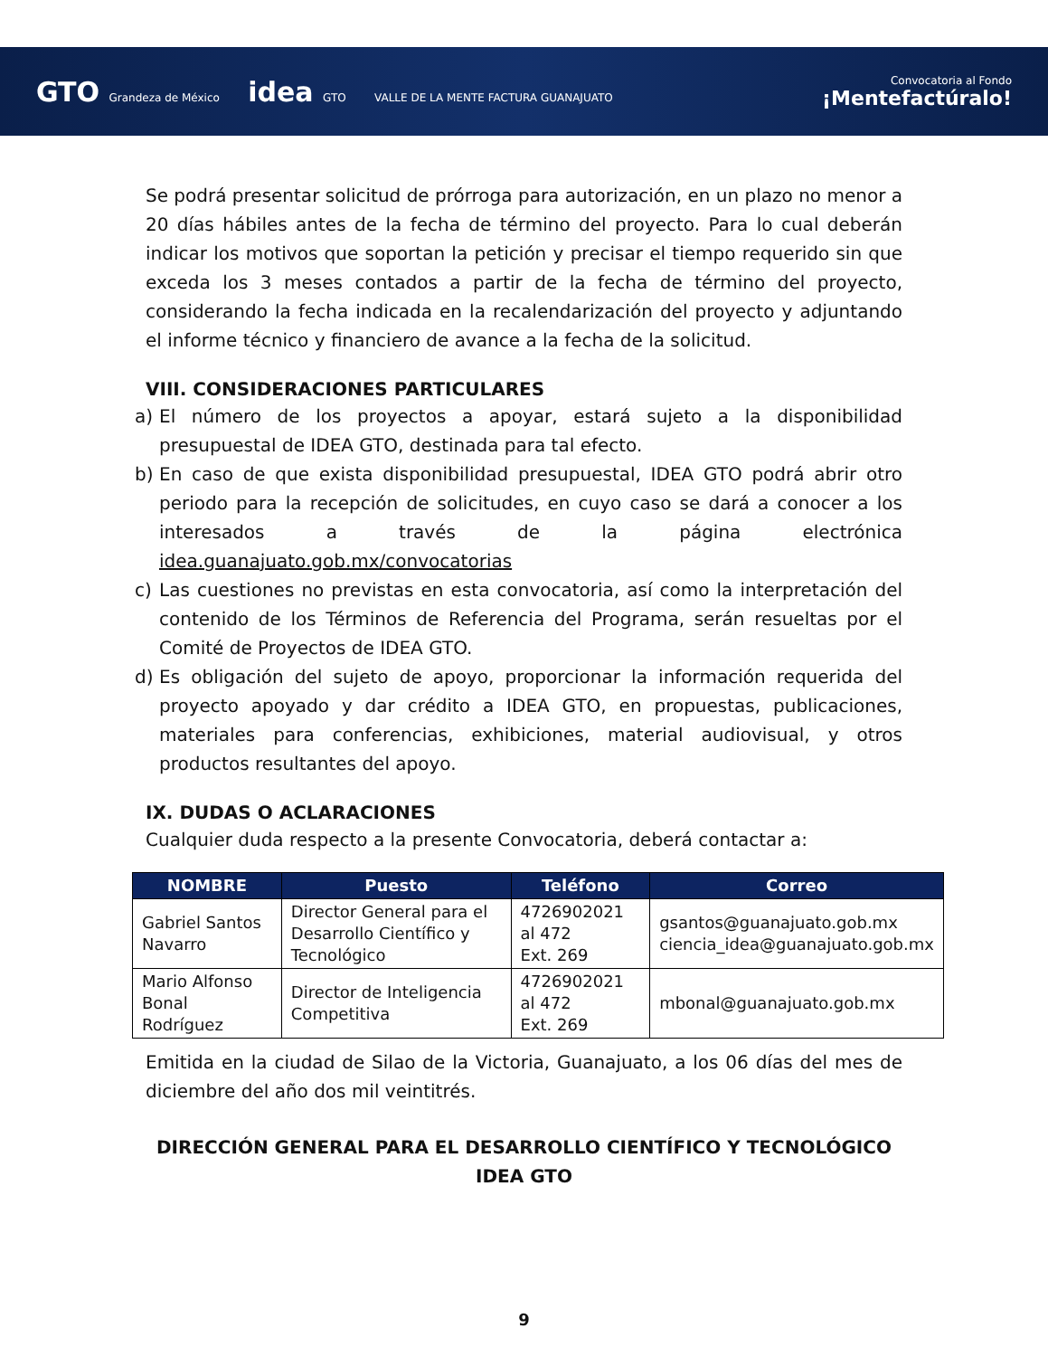GTO Grandeza de México idea GTO VALLE DE LA MENTE FACTURA GUANAJUATO
Convocatoria al Fondo
¡Mentefactúralo!
Se podrá presentar solicitud de prórroga para autorización, en un plazo no menor a 20 días hábiles antes de la fecha de término del proyecto. Para lo cual deberán indicar los motivos que soportan la petición y precisar el tiempo requerido sin que exceda los 3 meses contados a partir de la fecha de término del proyecto, considerando la fecha indicada en la recalendarización del proyecto y adjuntando el informe técnico y financiero de avance a la fecha de la solicitud.
VIII. CONSIDERACIONES PARTICULARES
a) El número de los proyectos a apoyar, estará sujeto a la disponibilidad presupuestal de IDEA GTO, destinada para tal efecto.
b) En caso de que exista disponibilidad presupuestal, IDEA GTO podrá abrir otro periodo para la recepción de solicitudes, en cuyo caso se dará a conocer a los interesados a través de la página electrónica idea.guanajuato.gob.mx/convocatorias
c) Las cuestiones no previstas en esta convocatoria, así como la interpretación del contenido de los Términos de Referencia del Programa, serán resueltas por el Comité de Proyectos de IDEA GTO.
d) Es obligación del sujeto de apoyo, proporcionar la información requerida del proyecto apoyado y dar crédito a IDEA GTO, en propuestas, publicaciones, materiales para conferencias, exhibiciones, material audiovisual, y otros productos resultantes del apoyo.
IX. DUDAS O ACLARACIONES
Cualquier duda respecto a la presente Convocatoria, deberá contactar a:
| NOMBRE | Puesto | Teléfono | Correo |
| --- | --- | --- | --- |
| Gabriel Santos Navarro | Director General para el Desarrollo Científico y Tecnológico | 4726902021 al 472 Ext. 269 | gsantos@guanajuato.gob.mx ciencia_idea@guanajuato.gob.mx |
| Mario Alfonso Bonal Rodríguez | Director de Inteligencia Competitiva | 4726902021 al 472 Ext. 269 | mbonal@guanajuato.gob.mx |
Emitida en la ciudad de Silao de la Victoria, Guanajuato, a los 06 días del mes de diciembre del año dos mil veintitrés.
DIRECCIÓN GENERAL PARA EL DESARROLLO CIENTÍFICO Y TECNOLÓGICO
IDEA GTO
9